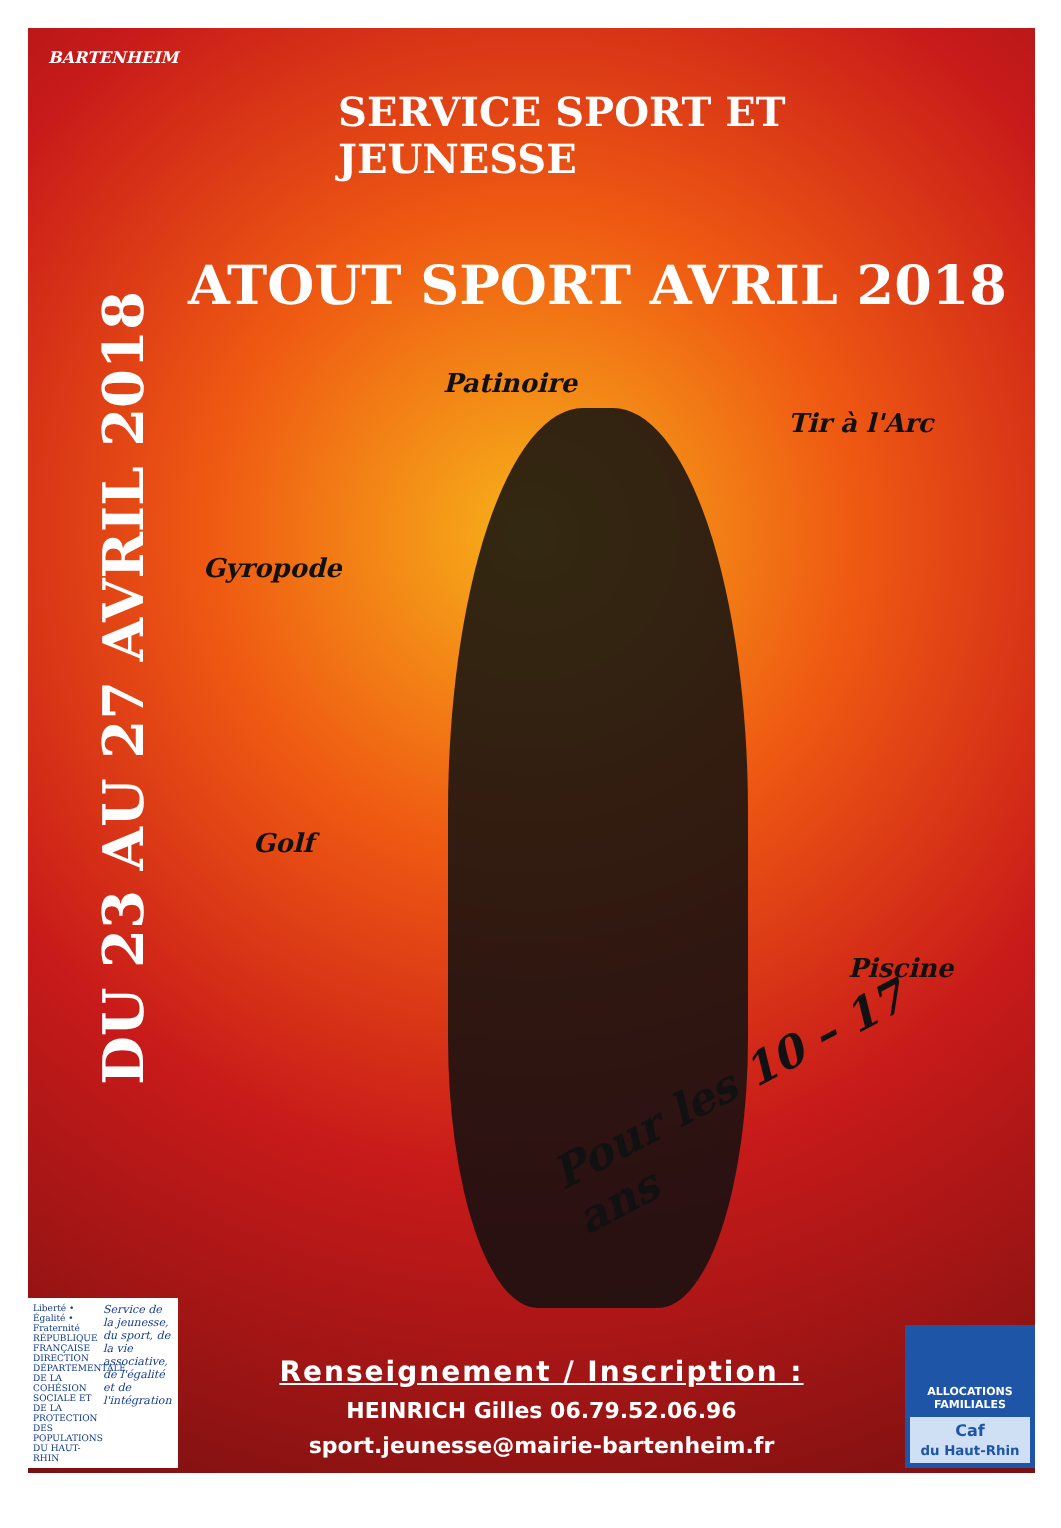BARTENHEIM
SERVICE SPORT ET JEUNESSE
ATOUT SPORT AVRIL 2018
Patinoire
Tir à l'Arc
DU 23 AU 27 AVRIL 2018
Gyropode
Golf
Piscine
Pour les 10 – 17 ans
Liberté • Égalité • Fraternité
RÉPUBLIQUE FRANÇAISE
DIRECTION DÉPARTEMENTALE DE LA COHÉSION SOCIALE ET DE LA PROTECTION DES POPULATIONS DU HAUT-RHIN
Service de la jeunesse, du sport, de la vie associative, de l'égalité et de l'intégration
Renseignement / Inscription :
HEINRICH Gilles 06.79.52.06.96
sport.jeunesse@mairie-bartenheim.fr
ALLOCATIONS FAMILIALES
Caf
du Haut-Rhin